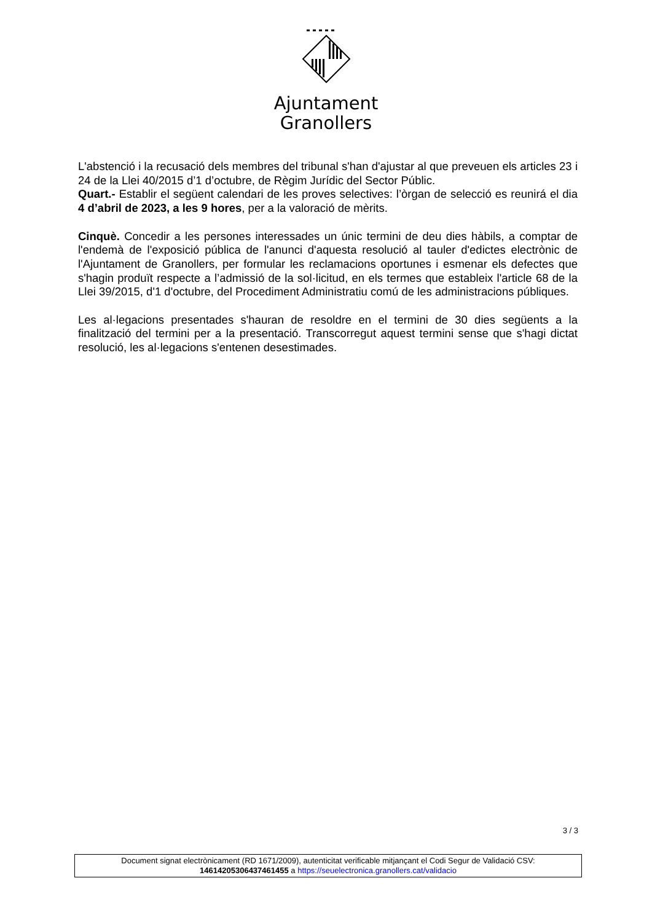Ajuntament
Granollers
L'abstenció i la recusació dels membres del tribunal s'han d'ajustar al que preveuen els articles 23 i 24 de la Llei 40/2015 d’1 d’octubre, de Règim Jurídic del Sector Públic.
Quart.- Establir el següent calendari de les proves selectives: l’òrgan de selecció es reunirá el dia 4 d’abril de 2023, a les 9 hores, per a la valoració de mèrits.
Cinquè. Concedir a les persones interessades un únic termini de deu dies hàbils, a comptar de l'endemà de l'exposició pública de l'anunci d'aquesta resolució al tauler d'edictes electrònic de l'Ajuntament de Granollers, per formular les reclamacions oportunes i esmenar els defectes que s'hagin produït respecte a l’admissió de la sol·licitud, en els termes que estableix l'article 68 de la Llei 39/2015, d'1 d'octubre, del Procediment Administratiu comú de les administracions públiques.
Les al·legacions presentades s'hauran de resoldre en el termini de 30 dies següents a la finalització del termini per a la presentació. Transcorregut aquest termini sense que s'hagi dictat resolució, les al·legacions s'entenen desestimades.
3 / 3
Document signat electrònicament (RD 1671/2009), autenticitat verificable mitjançant el Codi Segur de Validació CSV:
14614205306437461455 a https://seuelectronica.granollers.cat/validacio